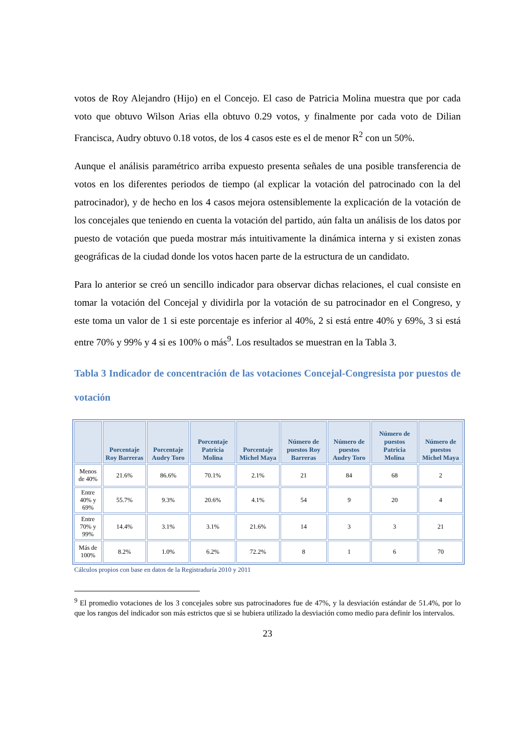votos de Roy Alejandro (Hijo) en el Concejo. El caso de Patricia Molina muestra que por cada voto que obtuvo Wilson Arias ella obtuvo 0.29 votos, y finalmente por cada voto de Dilian Francisca, Audry obtuvo 0.18 votos, de los 4 casos este es el de menor R<sup>2</sup> con un 50%.
Aunque el análisis paramétrico arriba expuesto presenta señales de una posible transferencia de votos en los diferentes periodos de tiempo (al explicar la votación del patrocinado con la del patrocinador), y de hecho en los 4 casos mejora ostensiblemente la explicación de la votación de los concejales que teniendo en cuenta la votación del partido, aún falta un análisis de los datos por puesto de votación que pueda mostrar más intuitivamente la dinámica interna y si existen zonas geográficas de la ciudad donde los votos hacen parte de la estructura de un candidato.
Para lo anterior se creó un sencillo indicador para observar dichas relaciones, el cual consiste en tomar la votación del Concejal y dividirla por la votación de su patrocinador en el Congreso, y este toma un valor de 1 si este porcentaje es inferior al 40%, 2 si está entre 40% y 69%, 3 si está entre 70% y 99% y 4 si es 100% o más<sup>9</sup>. Los resultados se muestran en la Tabla 3.
Tabla 3 Indicador de concentración de las votaciones Concejal-Congresista por puestos de votación
| | Porcentaje Roy Barreras | Porcentaje Audry Toro | Porcentaje Patricia Molina | Porcentaje Michel Maya | Número de puestos Roy Barreras | Número de puestos Audry Toro | Número de puestos Patricia Molina | Número de puestos Michel Maya |
| --- | --- | --- | --- | --- | --- | --- | --- | --- |
| Menos de 40% | 21.6% | 86.6% | 70.1% | 2.1% | 21 | 84 | 68 | 2 |
| Entre 40% y 69% | 55.7% | 9.3% | 20.6% | 4.1% | 54 | 9 | 20 | 4 |
| Entre 70% y 99% | 14.4% | 3.1% | 3.1% | 21.6% | 14 | 3 | 3 | 21 |
| Más de 100% | 8.2% | 1.0% | 6.2% | 72.2% | 8 | 1 | 6 | 70 |
Cálculos propios con base en datos de la Registraduría 2010 y 2011
<sup>9</sup> El promedio votaciones de los 3 concejales sobre sus patrocinadores fue de 47%, y la desviación estándar de 51.4%, por lo que los rangos del indicador son más estrictos que si se hubiera utilizado la desviación como medio para definir los intervalos.
23